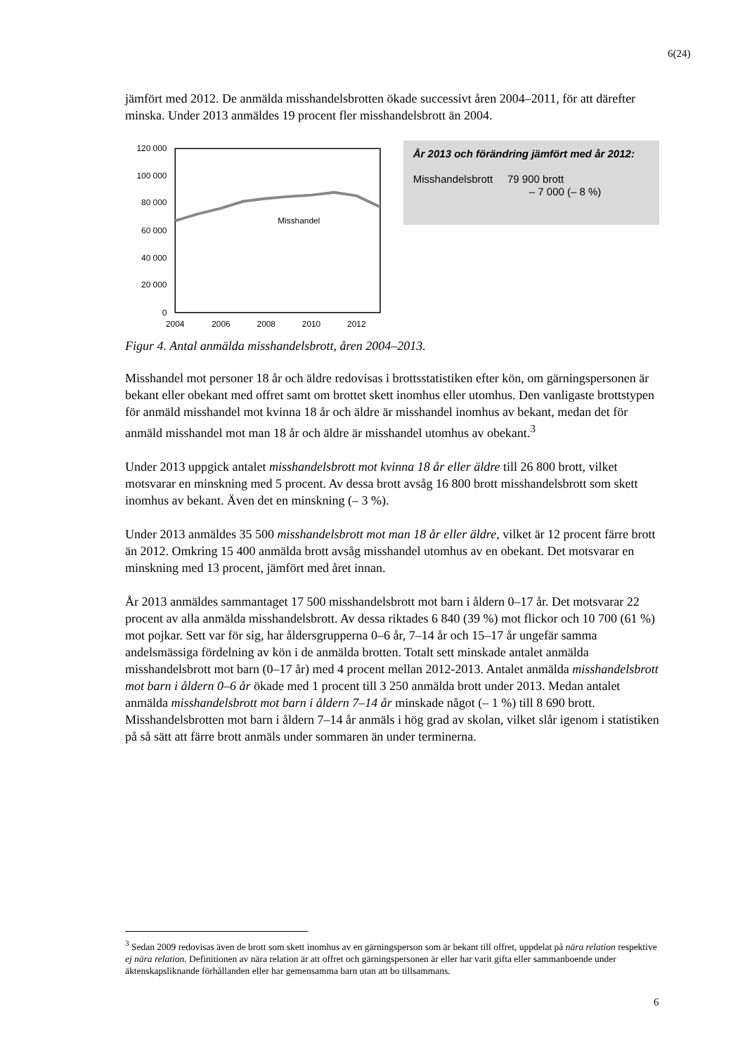6(24)
jämfört med 2012. De anmälda misshandelsbrotten ökade successivt åren 2004–2011, för att därefter minska. Under 2013 anmäldes 19 procent fler misshandelsbrott än 2004.
120 000
100 000
80 000
60 000
40 000
20 000
0
2004
2006
2008
2010
2012
Misshandel
År 2013 och förändring jämfört med år 2012:
Misshandelsbrott 79 900 brott
– 7 000 (– 8 %)
Figur 4. Antal anmälda misshandelsbrott, åren 2004–2013.
Misshandel mot personer 18 år och äldre redovisas i brottsstatistiken efter kön, om gärningspersonen är bekant eller obekant med offret samt om brottet skett inomhus eller utomhus. Den vanligaste brottstypen för anmäld misshandel mot kvinna 18 år och äldre är misshandel inomhus av bekant, medan det för anmäld misshandel mot man 18 år och äldre är misshandel utomhus av obekant.<sup>3</sup>
Under 2013 uppgick antalet misshandelsbrott mot kvinna 18 år eller äldre till 26 800 brott, vilket motsvarar en minskning med 5 procent. Av dessa brott avsåg 16 800 brott misshandelsbrott som skett inomhus av bekant. Även det en minskning (– 3 %).
Under 2013 anmäldes 35 500 misshandelsbrott mot man 18 år eller äldre, vilket är 12 procent färre brott än 2012. Omkring 15 400 anmälda brott avsåg misshandel utomhus av en obekant. Det motsvarar en minskning med 13 procent, jämfört med året innan.
År 2013 anmäldes sammantaget 17 500 misshandelsbrott mot barn i åldern 0–17 år. Det motsvarar 22 procent av alla anmälda misshandelsbrott. Av dessa riktades 6 840 (39 %) mot flickor och 10 700 (61 %) mot pojkar. Sett var för sig, har åldersgrupperna 0–6 år, 7–14 år och 15–17 år ungefär samma andelsmässiga fördelning av kön i de anmälda brotten. Totalt sett minskade antalet anmälda misshandelsbrott mot barn (0–17 år) med 4 procent mellan 2012-2013. Antalet anmälda misshandelsbrott mot barn i åldern 0–6 år ökade med 1 procent till 3 250 anmälda brott under 2013. Medan antalet anmälda misshandelsbrott mot barn i åldern 7–14 år minskade något (– 1 %) till 8 690 brott. Misshandelsbrotten mot barn i åldern 7–14 år anmäls i hög grad av skolan, vilket slår igenom i statistiken på så sätt att färre brott anmäls under sommaren än under terminerna.
<sup>3</sup> Sedan 2009 redovisas även de brott som skett inomhus av en gärningsperson som är bekant till offret, uppdelat på nära relation respektive ej nära relation. Definitionen av nära relation är att offret och gärningspersonen är eller har varit gifta eller sammanboende under äktenskapsliknande förhållanden eller har gemensamma barn utan att bo tillsammans.
6